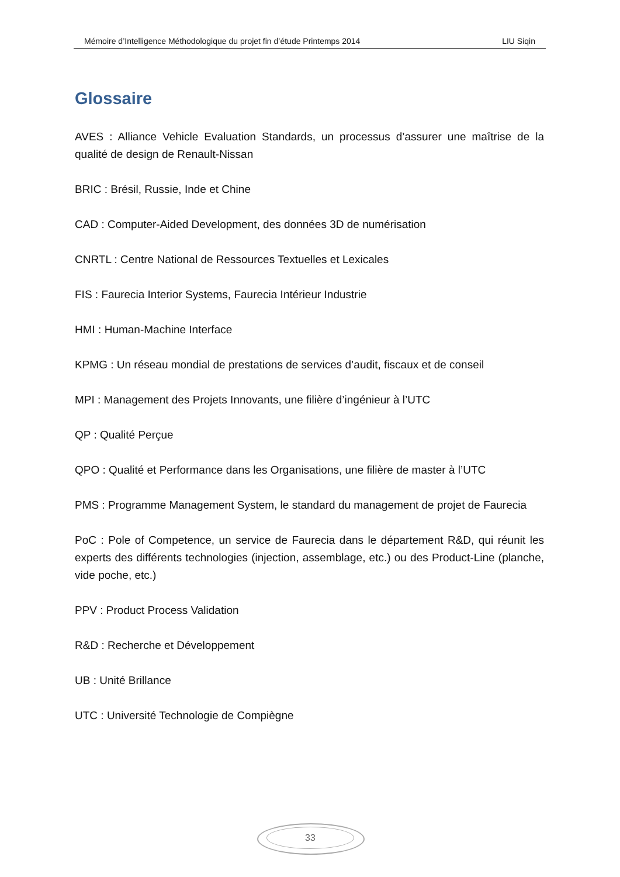Mémoire d’Intelligence Méthodologique du projet fin d’étude Printemps 2014 LIU Siqin
Glossaire
AVES : Alliance Vehicle Evaluation Standards, un processus d’assurer une maîtrise de la qualité de design de Renault-Nissan
BRIC : Brésil, Russie, Inde et Chine
CAD : Computer-Aided Development, des données 3D de numérisation
CNRTL : Centre National de Ressources Textuelles et Lexicales
FIS : Faurecia Interior Systems, Faurecia Intérieur Industrie
HMI : Human-Machine Interface
KPMG : Un réseau mondial de prestations de services d’audit, fiscaux et de conseil
MPI : Management des Projets Innovants, une filière d’ingénieur à l’UTC
QP : Qualité Perçue
QPO : Qualité et Performance dans les Organisations, une filière de master à l’UTC
PMS : Programme Management System, le standard du management de projet de Faurecia
PoC : Pole of Competence, un service de Faurecia dans le département R&D, qui réunit les experts des différents technologies (injection, assemblage, etc.) ou des Product-Line (planche, vide poche, etc.)
PPV : Product Process Validation
R&D : Recherche et Développement
UB : Unité Brillance
UTC : Université Technologie de Compiègne
33